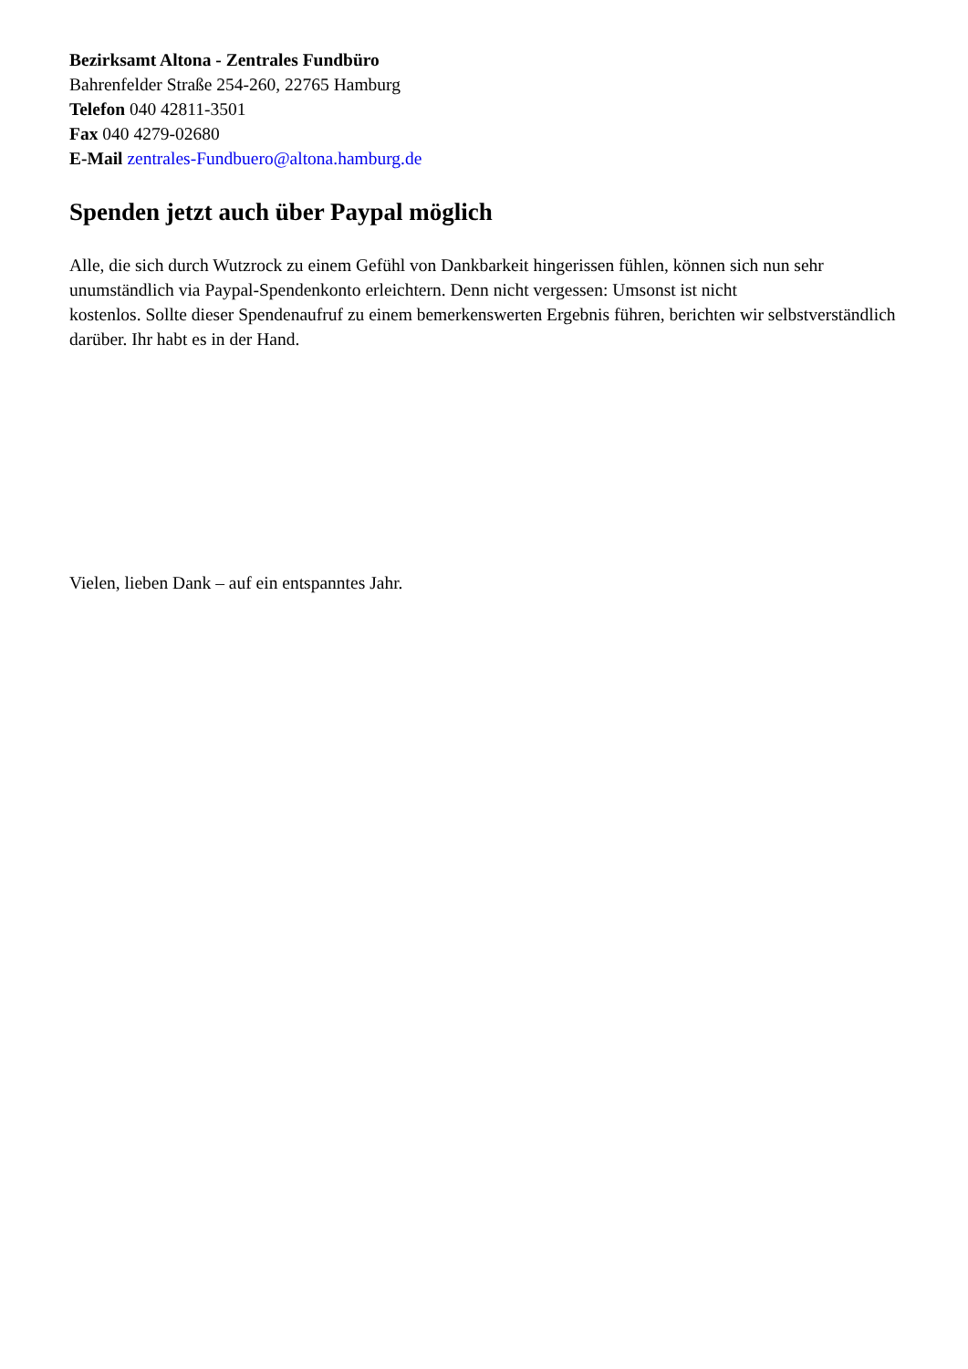Bezirksamt Altona - Zentrales Fundbüro
Bahrenfelder Straße 254-260, 22765 Hamburg
Telefon 040 42811-3501
Fax 040 4279-02680
E-Mail zentrales-Fundbuero@altona.hamburg.de
Spenden jetzt auch über Paypal möglich
Alle, die sich durch Wutzrock zu einem Gefühl von Dankbarkeit hingerissen fühlen, können sich nun sehr unumständlich via Paypal-Spendenkonto erleichtern. Denn nicht vergessen: Umsonst ist nicht
kostenlos. Sollte dieser Spendenaufruf zu einem bemerkenswerten Ergebnis führen, berichten wir selbstverständlich darüber. Ihr habt es in der Hand.
Vielen, lieben Dank – auf ein entspanntes Jahr.